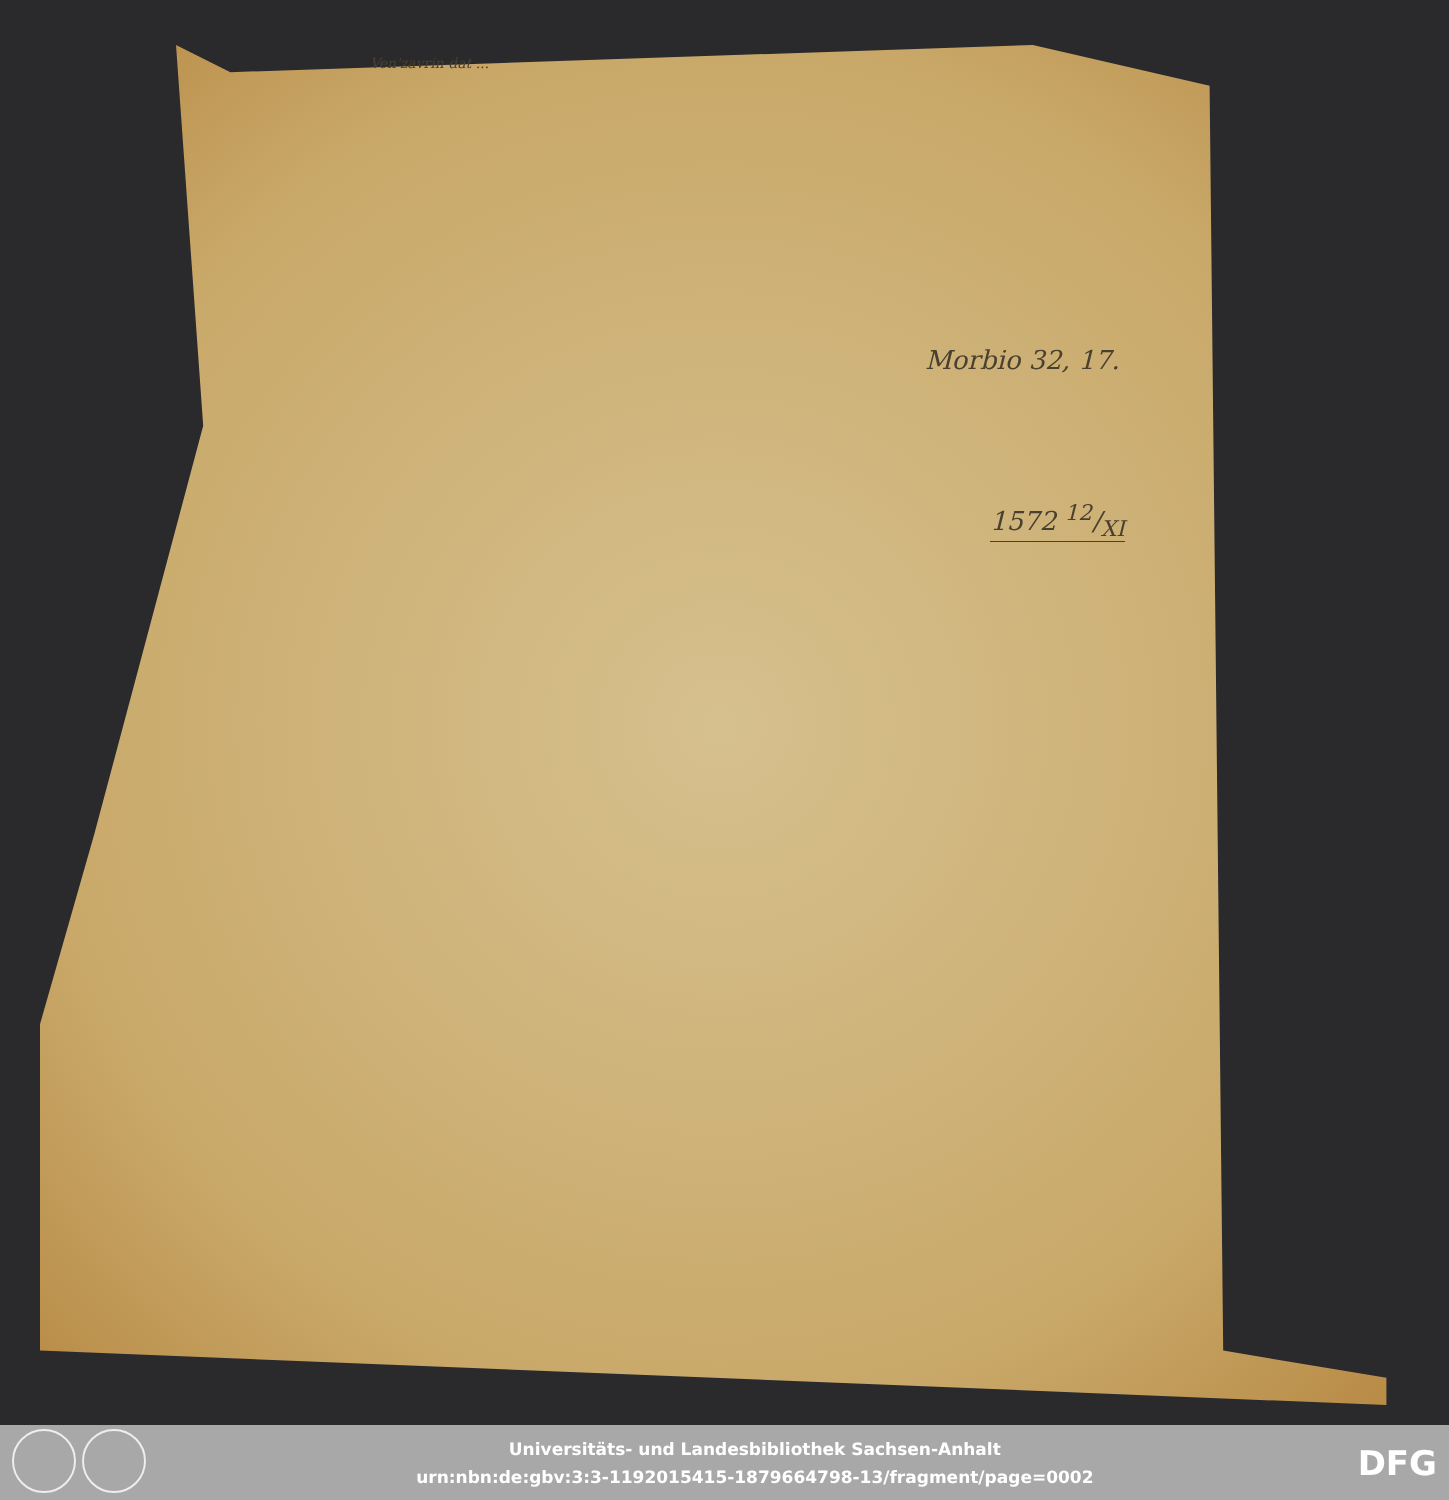Ven'zavrin dat ...
Morbio 32, 17.
1572 12/XI
Universitäts- und Landesbibliothek Sachsen-Anhalt
urn:nbn:de:gbv:3:3-1192015415-1879664798-13/fragment/page=0002
DFG